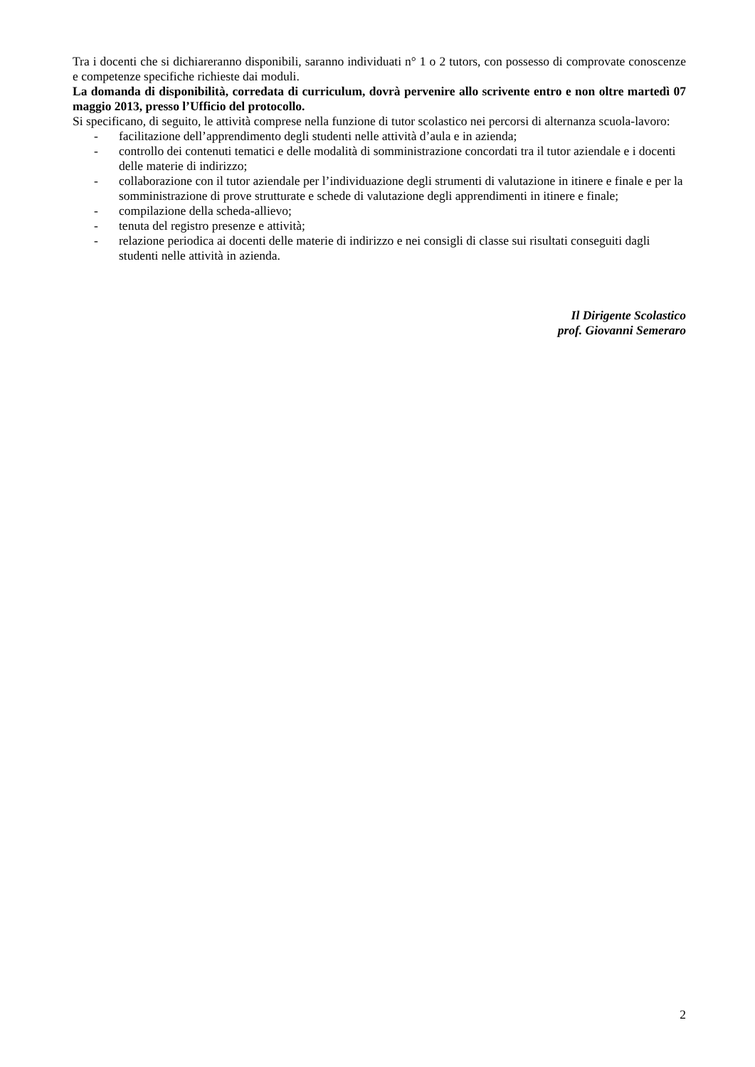Tra i docenti che si dichiareranno disponibili, saranno individuati n° 1 o 2 tutors, con possesso di comprovate conoscenze e competenze specifiche richieste dai moduli.
La domanda di disponibilità, corredata di curriculum, dovrà pervenire allo scrivente entro e non oltre martedì 07 maggio 2013, presso l’Ufficio del protocollo.
Si specificano, di seguito, le attività comprese nella funzione di tutor scolastico nei percorsi di alternanza scuola-lavoro:
- facilitazione dell’apprendimento degli studenti nelle attività d’aula e in azienda;
- controllo dei contenuti tematici e delle modalità di somministrazione concordati tra il tutor aziendale e i docenti delle materie di indirizzo;
- collaborazione con il tutor aziendale per l’individuazione degli strumenti di valutazione in itinere e finale e per la somministrazione di prove strutturate e schede di valutazione degli apprendimenti in itinere e finale;
- compilazione della scheda-allievo;
- tenuta del registro presenze e attività;
- relazione periodica ai docenti delle materie di indirizzo e nei consigli di classe sui risultati conseguiti dagli studenti nelle attività in azienda.
Il Dirigente Scolastico
prof. Giovanni Semeraro
2